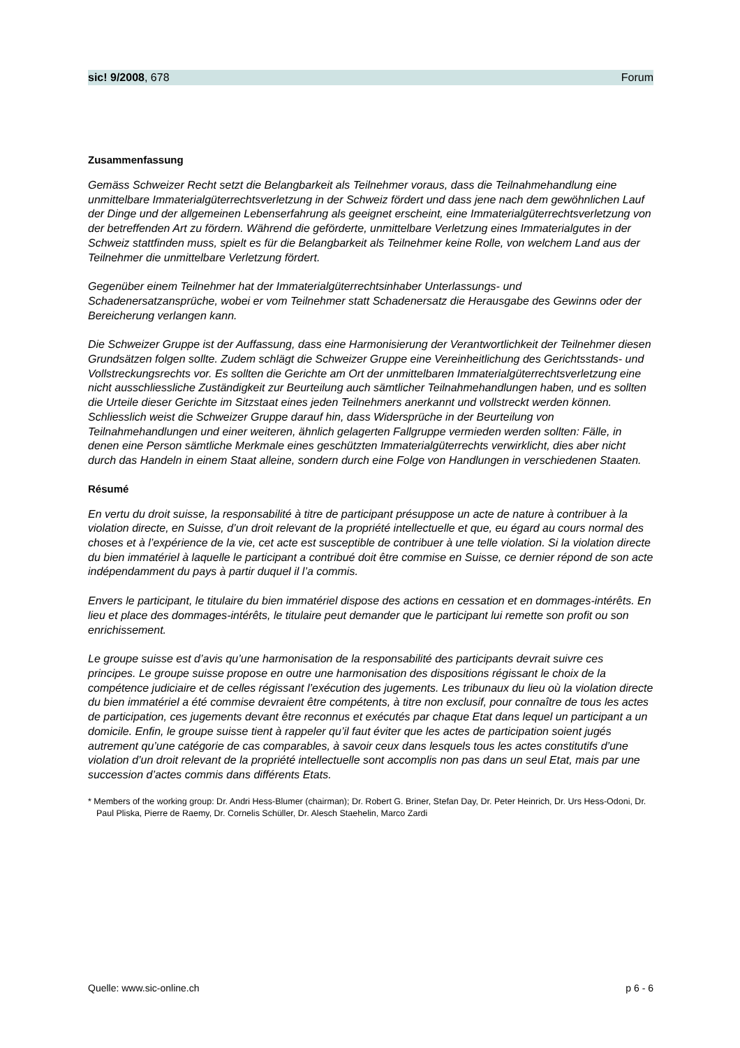sic! 9/2008, 678 Forum
Zusammenfassung
Gemäss Schweizer Recht setzt die Belangbarkeit als Teilnehmer voraus, dass die Teilnahmehandlung eine unmittelbare Immaterialgüterrechtsverletzung in der Schweiz fördert und dass jene nach dem gewöhnlichen Lauf der Dinge und der allgemeinen Lebenserfahrung als geeignet erscheint, eine Immaterialgüterrechtsverletzung von der betreffenden Art zu fördern. Während die geförderte, unmittelbare Verletzung eines Immaterialgutes in der Schweiz stattfinden muss, spielt es für die Belangbarkeit als Teilnehmer keine Rolle, von welchem Land aus der Teilnehmer die unmittelbare Verletzung fördert.
Gegenüber einem Teilnehmer hat der Immaterialgüterrechtsinhaber Unterlassungs- und Schadenersatzansprüche, wobei er vom Teilnehmer statt Schadenersatz die Herausgabe des Gewinns oder der Bereicherung verlangen kann.
Die Schweizer Gruppe ist der Auffassung, dass eine Harmonisierung der Verantwortlichkeit der Teilnehmer diesen Grundsätzen folgen sollte. Zudem schlägt die Schweizer Gruppe eine Vereinheitlichung des Gerichtsstands- und Vollstreckungsrechts vor. Es sollten die Gerichte am Ort der unmittelbaren Immaterialgüterrechtsverletzung eine nicht ausschliessliche Zuständigkeit zur Beurteilung auch sämtlicher Teilnahmehandlungen haben, und es sollten die Urteile dieser Gerichte im Sitzstaat eines jeden Teilnehmers anerkannt und vollstreckt werden können. Schliesslich weist die Schweizer Gruppe darauf hin, dass Widersprüche in der Beurteilung von Teilnahmehandlungen und einer weiteren, ähnlich gelagerten Fallgruppe vermieden werden sollten: Fälle, in denen eine Person sämtliche Merkmale eines geschützten Immaterialgüterrechts verwirklicht, dies aber nicht durch das Handeln in einem Staat alleine, sondern durch eine Folge von Handlungen in verschiedenen Staaten.
Résumé
En vertu du droit suisse, la responsabilité à titre de participant présuppose un acte de nature à contribuer à la violation directe, en Suisse, d’un droit relevant de la propriété intellectuelle et que, eu égard au cours normal des choses et à l’expérience de la vie, cet acte est susceptible de contribuer à une telle violation. Si la violation directe du bien immatériel à laquelle le participant a contribué doit être commise en Suisse, ce dernier répond de son acte indépendamment du pays à partir duquel il l’a commis.
Envers le participant, le titulaire du bien immatériel dispose des actions en cessation et en dommages-intérêts. En lieu et place des dommages-intérêts, le titulaire peut demander que le participant lui remette son profit ou son enrichissement.
Le groupe suisse est d’avis qu’une harmonisation de la responsabilité des participants devrait suivre ces principes. Le groupe suisse propose en outre une harmonisation des dispositions régissant le choix de la compétence judiciaire et de celles régissant l’exécution des jugements. Les tribunaux du lieu où la violation directe du bien immatériel a été commise devraient être compétents, à titre non exclusif, pour connaître de tous les actes de participation, ces jugements devant être reconnus et exécutés par chaque Etat dans lequel un participant a un domicile. Enfin, le groupe suisse tient à rappeler qu’il faut éviter que les actes de participation soient jugés autrement qu’une catégorie de cas comparables, à savoir ceux dans lesquels tous les actes constitutifs d’une violation d’un droit relevant de la propriété intellectuelle sont accomplis non pas dans un seul Etat, mais par une succession d’actes commis dans différents Etats.
* Members of the working group: Dr. Andri Hess-Blumer (chairman); Dr. Robert G. Briner, Stefan Day, Dr. Peter Heinrich, Dr. Urs Hess-Odoni, Dr. Paul Pliska, Pierre de Raemy, Dr. Cornelis Schüller, Dr. Alesch Staehelin, Marco Zardi
Quelle: www.sic-online.ch p 6 - 6